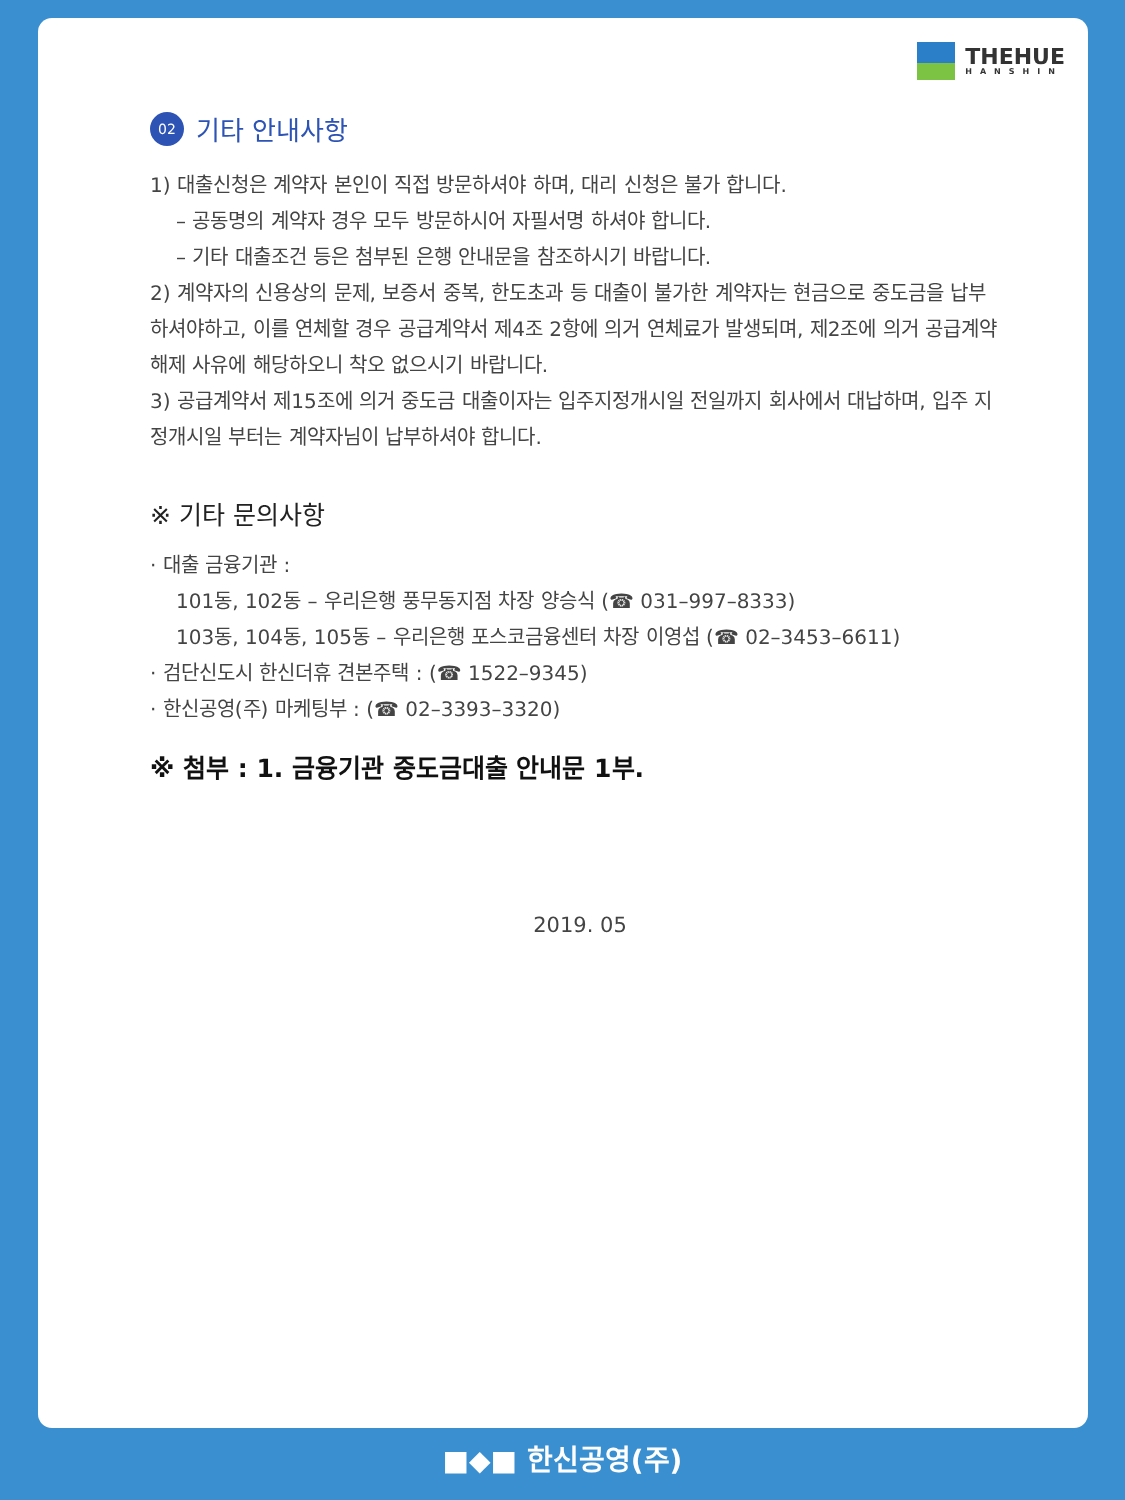THEHUE
HANSHIN
02 기타 안내사항
1) 대출신청은 계약자 본인이 직접 방문하셔야 하며, 대리 신청은 불가 합니다.
– 공동명의 계약자 경우 모두 방문하시어 자필서명 하셔야 합니다.
– 기타 대출조건 등은 첨부된 은행 안내문을 참조하시기 바랍니다.
2) 계약자의 신용상의 문제, 보증서 중복, 한도초과 등 대출이 불가한 계약자는 현금으로 중도금을 납부 하셔야하고, 이를 연체할 경우 공급계약서 제4조 2항에 의거 연체료가 발생되며, 제2조에 의거 공급계약 해제 사유에 해당하오니 착오 없으시기 바랍니다.
3) 공급계약서 제15조에 의거 중도금 대출이자는 입주지정개시일 전일까지 회사에서 대납하며, 입주 지정개시일 부터는 계약자님이 납부하셔야 합니다.
※ 기타 문의사항
· 대출 금융기관 :
101동, 102동 – 우리은행 풍무동지점 차장 양승식 (☎ 031–997–8333)
103동, 104동, 105동 – 우리은행 포스코금융센터 차장 이영섭 (☎ 02–3453–6611)
· 검단신도시 한신더휴 견본주택 : (☎ 1522–9345)
· 한신공영(주) 마케팅부 : (☎ 02–3393–3320)
※ 첨부 : 1. 금융기관 중도금대출 안내문 1부.
2019. 05
■◆■ 한신공영(주)